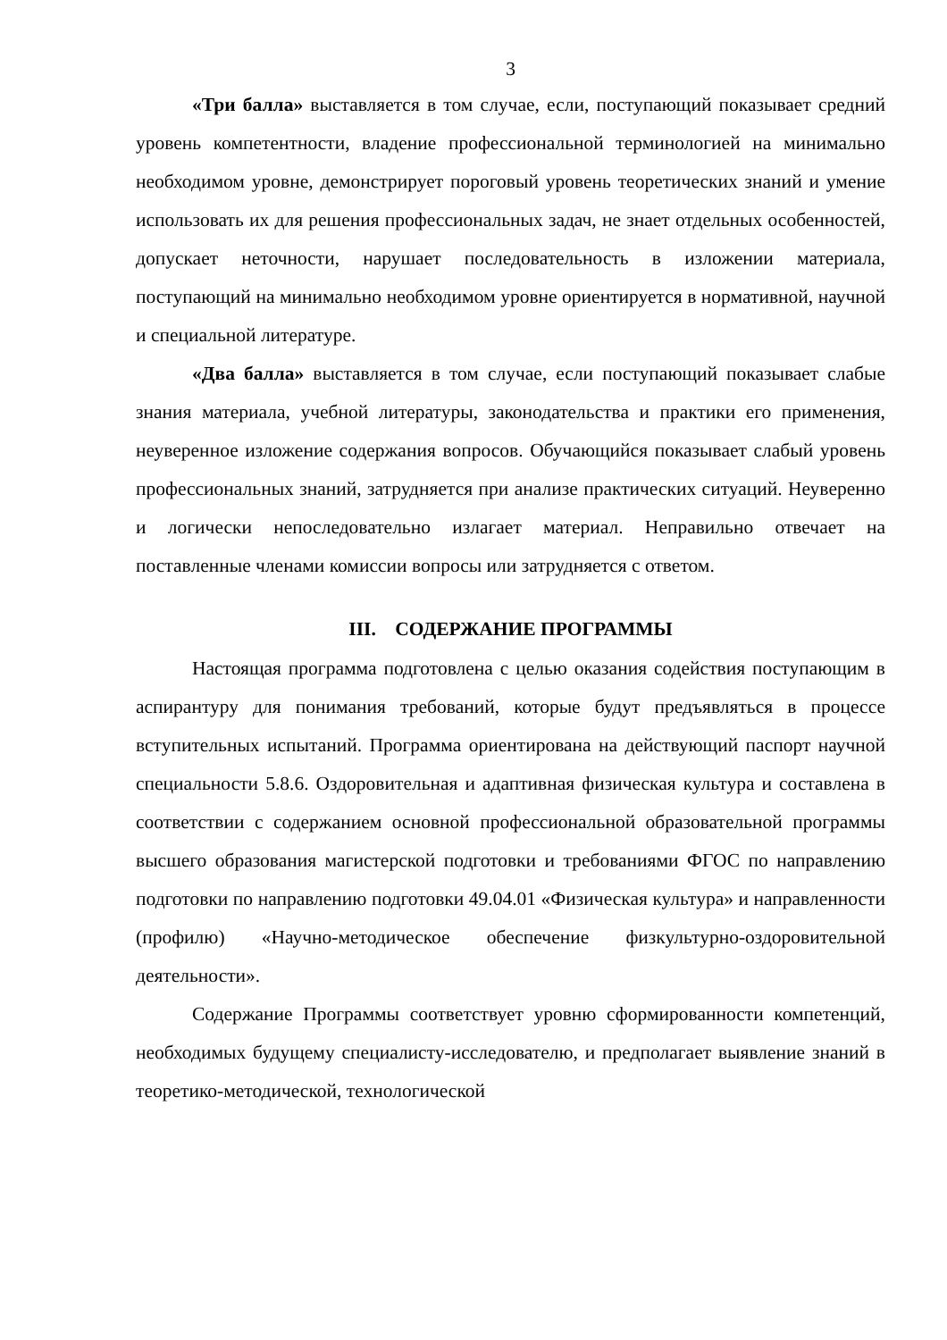3
«Три балла» выставляется в том случае, если, поступающий показывает средний уровень компетентности, владение профессиональной терминологией на минимально необходимом уровне, демонстрирует пороговый уровень теоретических знаний и умение использовать их для решения профессиональных задач, не знает отдельных особенностей, допускает неточности, нарушает последовательность в изложении материала, поступающий на минимально необходимом уровне ориентируется в нормативной, научной и специальной литературе.
«Два балла» выставляется в том случае, если поступающий показывает слабые знания материала, учебной литературы, законодательства и практики его применения, неуверенное изложение содержания вопросов. Обучающийся показывает слабый уровень профессиональных знаний, затрудняется при анализе практических ситуаций. Неуверенно и логически непоследовательно излагает материал. Неправильно отвечает на поставленные членами комиссии вопросы или затрудняется с ответом.
III. СОДЕРЖАНИЕ ПРОГРАММЫ
Настоящая программа подготовлена с целью оказания содействия поступающим в аспирантуру для понимания требований, которые будут предъявляться в процессе вступительных испытаний. Программа ориентирована на действующий паспорт научной специальности 5.8.6. Оздоровительная и адаптивная физическая культура и составлена в соответствии с содержанием основной профессиональной образовательной программы высшего образования магистерской подготовки и требованиями ФГОС по направлению подготовки по направлению подготовки 49.04.01 «Физическая культура» и направленности (профилю) «Научно-методическое обеспечение физкультурно-оздоровительной деятельности».
Содержание Программы соответствует уровню сформированности компетенций, необходимых будущему специалисту-исследователю, и предполагает выявление знаний в теоретико-методической, технологической